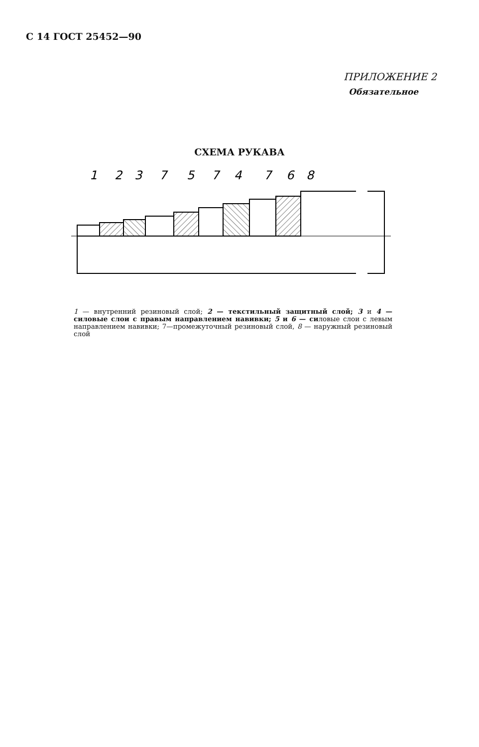С 14 ГОСТ 25452—90
ПРИЛОЖЕНИЕ 2
Обязательное
СХЕМА РУКАВА
1
2
3
7
5
7
4
7
6
8
1 — внутренний резиновый слой; 2 — текстильный защитный слой; 3 и 4 — силовые слои с правым направлением навивки; 5 и 6 — силовые слои с левым направлением навивки; 7—промежуточный резиновый слой, 8 — наружный резиновый слой